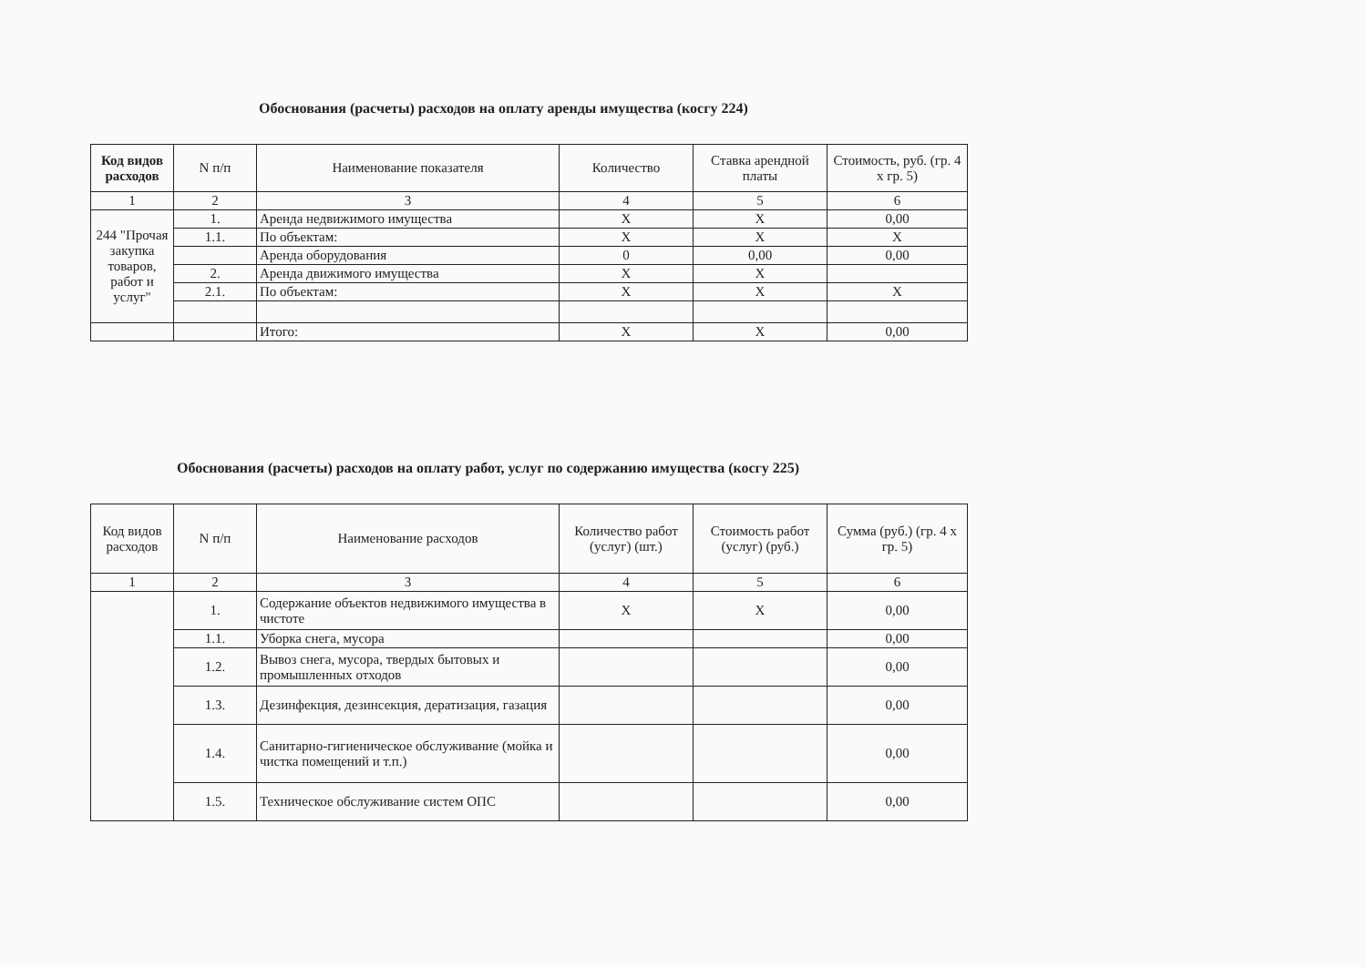Обоснования (расчеты) расходов на оплату аренды имущества (косгу 224)
| Код видов расходов | N п/п | Наименование показателя | Количество | Ставка арендной платы | Стоимость, руб. (гр. 4 х гр. 5) |
| --- | --- | --- | --- | --- | --- |
| 1 | 2 | 3 | 4 | 5 | 6 |
| 244 "Прочая закупка товаров, работ и услуг" | 1. | Аренда недвижимого имущества | X | X | 0,00 |
| | 1.1. | По объектам: | X | X | X |
| | | Аренда оборудования | 0 | 0,00 | 0,00 |
| | 2. | Аренда движимого имущества | X | X | |
| | 2.1. | По объектам: | X | X | X |
| | | Итого: | X | X | 0,00 |
Обоснования (расчеты) расходов на оплату работ, услуг по содержанию имущества (косгу 225)
| Код видов расходов | N п/п | Наименование расходов | Количество работ (услуг) (шт.) | Стоимость работ (услуг) (руб.) | Сумма (руб.) (гр. 4 х гр. 5) |
| --- | --- | --- | --- | --- | --- |
| 1 | 2 | 3 | 4 | 5 | 6 |
| | 1. | Содержание объектов недвижимого имущества в чистоте | X | X | 0,00 |
| | 1.1. | Уборка снега, мусора | | | 0,00 |
| | 1.2. | Вывоз снега, мусора, твердых бытовых и промышленных отходов | | | 0,00 |
| | 1.3. | Дезинфекция, дезинсекция, дератизация, газация | | | 0,00 |
| | 1.4. | Санитарно-гигиеническое обслуживание (мойка и чистка помещений и т.п.) | | | 0,00 |
| | 1.5. | Техническое обслуживание систем ОПС | | | 0,00 |